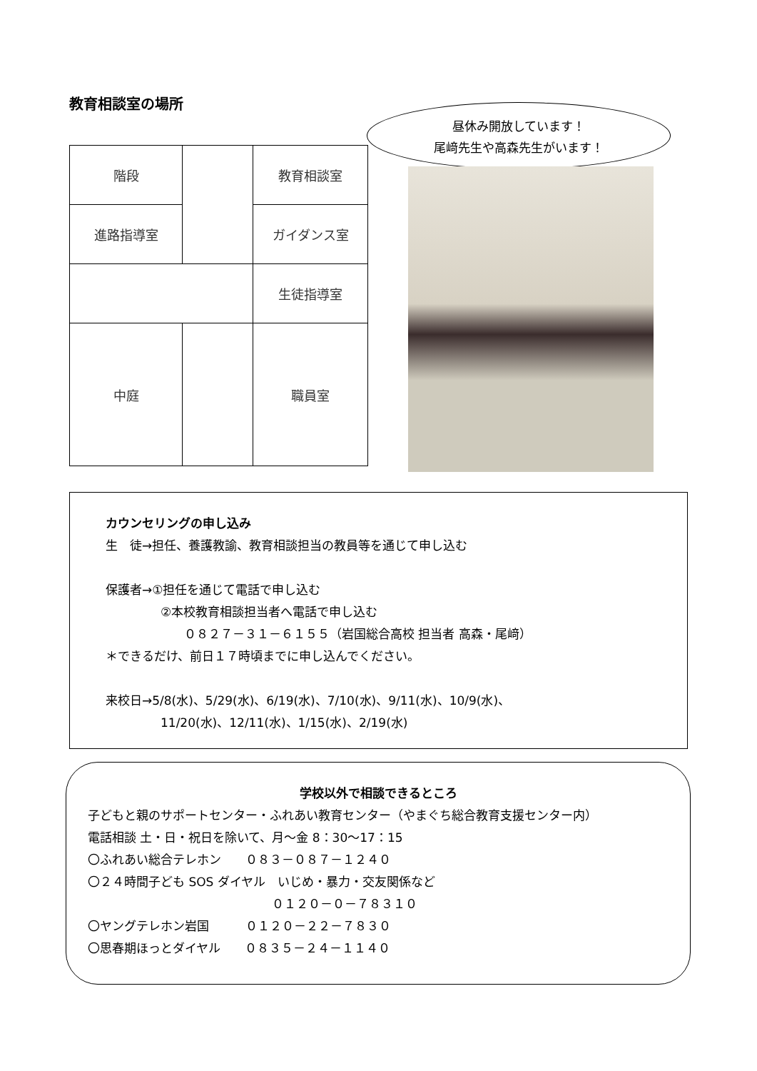教育相談室の場所
| 階段 | | 教育相談室 |
| 進路指導室 | | ガイダンス室 |
| | | 生徒指導室 |
| 中庭 | | 職員室 |
昼休み開放しています！
尾﨑先生や高森先生がいます！
カウンセリングの申し込み
生　徒→担任、養護教諭、教育相談担当の教員等を通じて申し込む
保護者→①担任を通じて電話で申し込む
②本校教育相談担当者へ電話で申し込む
０８２７－３１－６１５５（岩国総合高校 担当者 高森・尾﨑）
＊できるだけ、前日１７時頃までに申し込んでください。
来校日→5/8(水)、5/29(水)、6/19(水)、7/10(水)、9/11(水)、10/9(水)、
11/20(水)、12/11(水)、1/15(水)、2/19(水)
学校以外で相談できるところ
子どもと親のサポートセンター・ふれあい教育センター（やまぐち総合教育支援センター内）
電話相談 土・日・祝日を除いて、月～金 8：30～17：15
〇ふれあい総合テレホン　　０８３－０８７－１２４０
〇２４時間子ども SOS ダイヤル　いじめ・暴力・交友関係など
０１２０－０－７８３１０
〇ヤングテレホン岩国　　　０１２０－２２－７８３０
〇思春期ほっとダイヤル　　０８３５－２４－１１４０